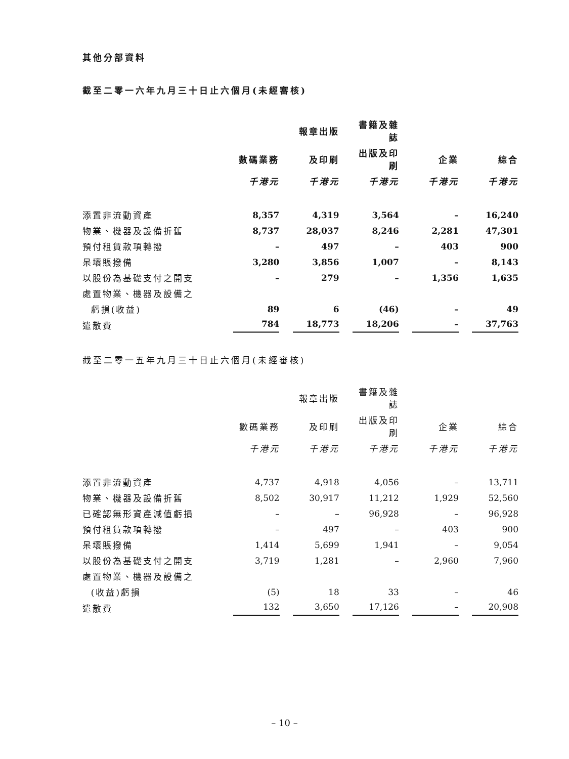其他分部資料
截至二零一六年九月三十日止六個月(未經審核)
| | | | 報章出版 | | 書籍及雜誌 | | | | |
| --- | --- | --- | --- | --- | --- | --- | --- | --- | --- |
| | 數碼業務 | | 及印刷 | | 出版及印刷 | | 企業 | | 綜合 |
| | 千港元 | | 千港元 | | 千港元 | | 千港元 | | 千港元 |
| 添置非流動資產 | 8,357 | | 4,319 | | 3,564 | | – | | 16,240 |
| 物業、機器及設備折舊 | 8,737 | | 28,037 | | 8,246 | | 2,281 | | 47,301 |
| 預付租賃款項轉撥 | – | | 497 | | – | | 403 | | 900 |
| 呆壞賬撥備 | 3,280 | | 3,856 | | 1,007 | | – | | 8,143 |
| 以股份為基礎支付之開支 | – | | 279 | | – | | 1,356 | | 1,635 |
| 處置物業、機器及設備之 | | | | | | | | | |
| 虧損(收益) | 89 | | 6 | | (46) | | – | | 49 |
| 遣散費 | 784 | | 18,773 | | 18,206 | | – | | 37,763 |
截至二零一五年九月三十日止六個月(未經審核)
| | | | 報章出版 | | 書籍及雜誌 | | | | |
| --- | --- | --- | --- | --- | --- | --- | --- | --- | --- |
| | 數碼業務 | | 及印刷 | | 出版及印刷 | | 企業 | | 綜合 |
| | 千港元 | | 千港元 | | 千港元 | | 千港元 | | 千港元 |
| 添置非流動資產 | 4,737 | | 4,918 | | 4,056 | | – | | 13,711 |
| 物業、機器及設備折舊 | 8,502 | | 30,917 | | 11,212 | | 1,929 | | 52,560 |
| 已確認無形資產減值虧損 | – | | – | | 96,928 | | – | | 96,928 |
| 預付租賃款項轉撥 | – | | 497 | | – | | 403 | | 900 |
| 呆壞賬撥備 | 1,414 | | 5,699 | | 1,941 | | – | | 9,054 |
| 以股份為基礎支付之開支 | 3,719 | | 1,281 | | – | | 2,960 | | 7,960 |
| 處置物業、機器及設備之 | | | | | | | | | |
| (收益)虧損 | (5) | | 18 | | 33 | | – | | 46 |
| 遣散費 | 132 | | 3,650 | | 17,126 | | – | | 20,908 |
– 10 –